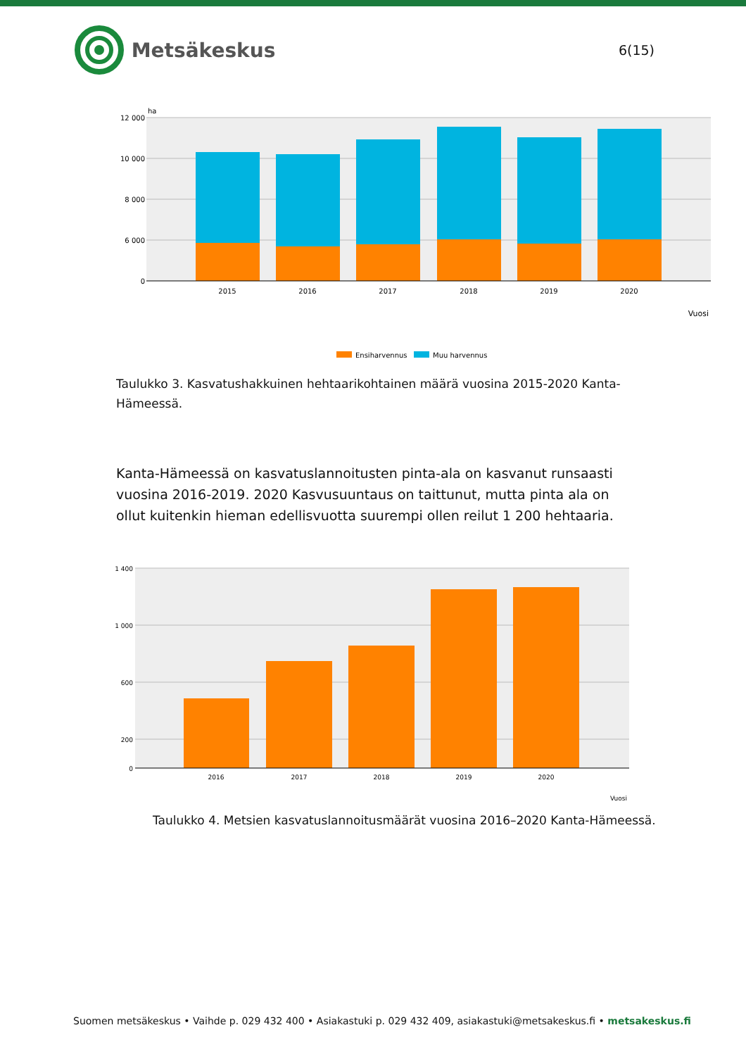Metsäkeskus
6(15)
12 000
10 000
8 000
6 000
0
ha
2015
2016
2017
2018
2019
2020
Vuosi
Ensiharvennus
Muu harvennus
Taulukko 3. Kasvatushakkuinen hehtaarikohtainen määrä vuosina 2015-2020 Kanta-Hämeessä.
Kanta-Hämeessä on kasvatuslannoitusten pinta-ala on kasvanut runsaasti vuosina 2016-2019. 2020 Kasvusuuntaus on taittunut, mutta pinta ala on ollut kuitenkin hieman edellisvuotta suurempi ollen reilut 1 200 hehtaaria.
1 400
1 000
600
200
0
2016
2017
2018
2019
2020
Vuosi
Taulukko 4. Metsien kasvatuslannoitusmäärät vuosina 2016–2020 Kanta-Hämeessä.
Suomen metsäkeskus • Vaihde p. 029 432 400 • Asiakastuki p. 029 432 409, asiakastuki@metsakeskus.fi • metsakeskus.fi